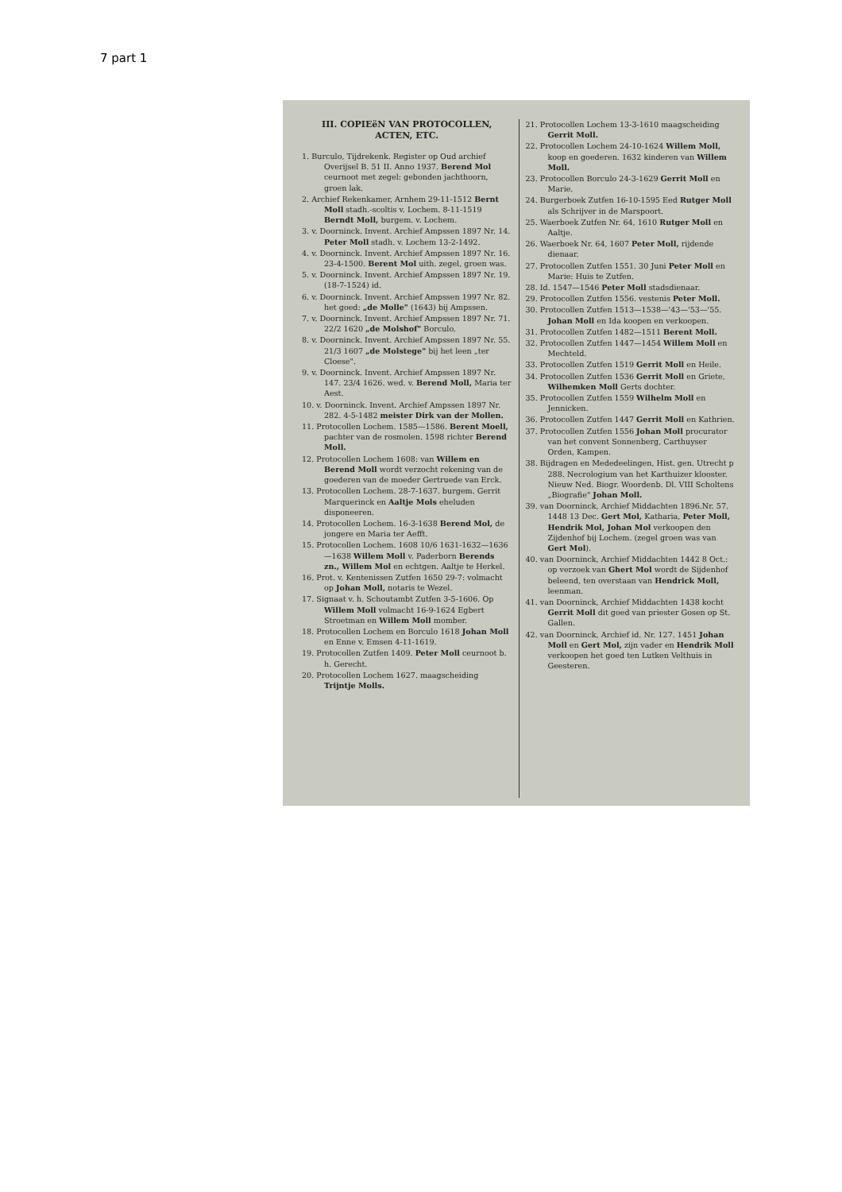7 part 1
III. COPIEëN VAN PROTOCOLLEN, ACTEN, ETC.
1. Burculo, Tijdrekenk. Register op Oud archief Overijsel B. 51 II. Anno 1937. Berend Mol ceurnoot met zegel: gebonden jachthoorn, groen lak.
2. Archief Rekenkamer, Arnhem 29-11-1512 Bernt Moll stadh.-scoltis v. Lochem. 8-11-1519 Berndt Moll, burgem. v. Lochem.
3. v. Doorninck. Invent. Archief Ampssen 1897 Nr. 14. Peter Moll stadh. v. Lochem 13-2-1492.
4. v. Doorninck. Invent. Archief Ampssen 1897 Nr. 16. 23-4-1500. Berent Mol uith. zegel, groen was.
5. v. Doorninck. Invent. Archief Ampssen 1897 Nr. 19. (18-7-1524) id.
6. v. Doorninck. Invent. Archief Ampssen 1997 Nr. 82. het goed: „de Molle" (1643) bij Ampssen.
7. v. Doorninck. Invent. Archief Ampssen 1897 Nr. 71. 22/2 1620 „de Molshof" Borculo.
8. v. Doorninck. Invent. Archief Ampssen 1897 Nr. 55. 21/3 1607 „de Molstege" bij het leen „ter Cloese".
9. v. Doorninck. Invent. Archief Ampssen 1897 Nr. 147. 23/4 1626. wed. v. Berend Moll, Maria ter Aest.
10. v. Doorninck. Invent. Archief Ampssen 1897 Nr. 282. 4-5-1482 meister Dirk van der Mollen.
11. Protocollen Lochem. 1585—1586. Berent Moell, pachter van de rosmolen. 1598 richter Berend Moll.
12. Protocollen Lochem 1608: van Willem en Berend Moll wordt verzocht rekening van de goederen van de moeder Gertruede van Erck.
13. Protocollen Lochem. 28-7-1637. burgem. Gerrit Marquerinck en Aaltje Mols eheluden disponeeren.
14. Protocollen Lochem. 16-3-1638 Berend Mol, de jongere en Maria ter Aefft.
15. Protocollen Lochem. 1608 10/6 1631-1632—1636—1638 Willem Moll v. Paderborn Berends zn., Willem Mol en echtgen. Aaltje te Herkel.
16. Prot. v. Kentenissen Zutfen 1650 29-7: volmacht op Johan Moll, notaris te Wezel.
17. Signaat v. h. Schoutambt Zutfen 3-5-1606. Op Willem Moll volmacht 16-9-1624 Egbert Stroetman en Willem Moll momber.
18. Protocollen Lochem en Borculo 1618 Johan Moll en Enne v. Emsen 4-11-1619.
19. Protocollen Zutfen 1409. Peter Moll ceurnoot b. h. Gerecht.
20. Protocollen Lochem 1627. maagscheiding Trijntje Molls.
21. Protocollen Lochem 13-3-1610 maagscheiding Gerrit Moll.
22. Protocollen Lochem 24-10-1624 Willem Moll, koop en goederen. 1632 kinderen van Willem Moll.
23. Protocollen Borculo 24-3-1629 Gerrit Moll en Marie.
24. Burgerboek Zutfen 16-10-1595 Eed Rutger Moll als Schrijver in de Marspoort.
25. Waerboek Zutfen Nr. 64, 1610 Rutger Moll en Aaltje.
26. Waerboek Nr. 64, 1607 Peter Moll, rijdende dienaar.
27. Protocollen Zutfen 1551. 30 Juni Peter Moll en Marie: Huis te Zutfen.
28. Id. 1547—1546 Peter Moll stadsdienaar.
29. Protocollen Zutfen 1556. vestenis Peter Moll.
30. Protocollen Zutfen 1513—1538—'43—'53—'55. Johan Moll en Ida koopen en verkoopen.
31. Protocollen Zutfen 1482—1511 Berent Moll.
32. Protocollen Zutfen 1447—1454 Willem Moll en Mechteld.
33. Protocollen Zutfen 1519 Gerrit Moll en Heile.
34. Protocollen Zutfen 1536 Gerrit Moll en Griete, Wilhemken Moll Gerts dochter.
35. Protocollen Zutfen 1559 Wilhelm Moll en Jennicken.
36. Protocollen Zutfen 1447 Gerrit Moll en Kathrien.
37. Protocollen Zutfen 1556 Johan Moll procurator van het convent Sonnenberg, Carthuyser Orden, Kampen.
38. Bijdragen en Mededeelingen, Hist. gen. Utrecht p 288. Necrologium van het Karthuizer klooster. Nieuw Ned. Biogr. Woordenb. Dl. VIII Scholtens „Biografie" Johan Moll.
39. van Doorninck, Archief Middachten 1896.Nr. 57. 1448 13 Dec. Gert Mol, Katharia, Peter Moll, Hendrik Mol, Johan Mol verkoopen den Zijdenhof bij Lochem. (zegel groen was van Gert Mol).
40. van Doorninck, Archief Middachten 1442 8 Oct.: op verzoek van Ghert Mol wordt de Sijdenhof beleend, ten overstaan van Hendrick Moll, leenman.
41. van Doorninck, Archief Middachten 1438 kocht Gerrit Moll dit goed van priester Gosen op St. Gallen.
42. van Doorninck, Archief id. Nr. 127. 1451 Johan Moll en Gert Mol, zijn vader en Hendrik Moll verkoopen het goed ten Lutken Velthuis in Geesteren.